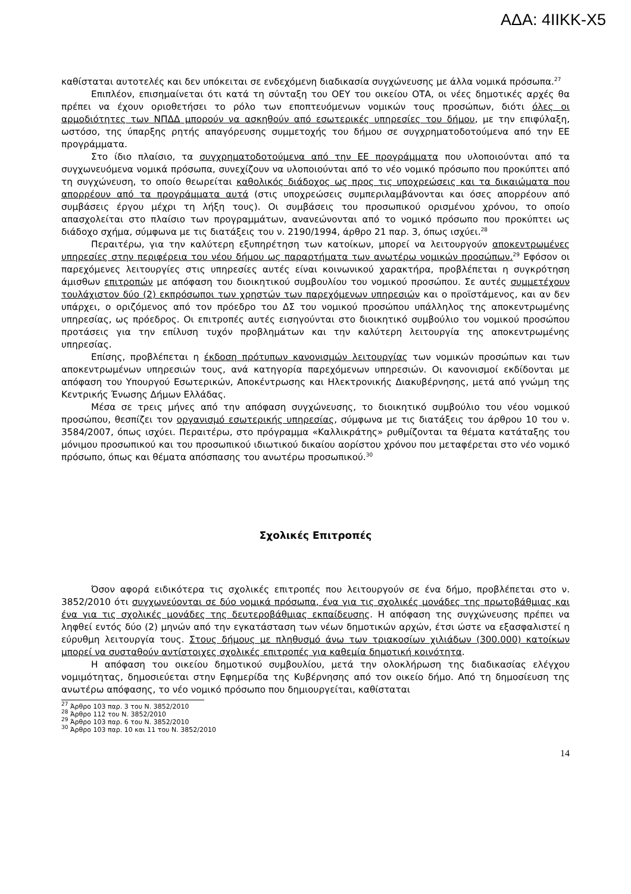ΑΔΑ: 4ΙΙΚΚ-Χ5
καθίσταται αυτοτελές και δεν υπόκειται σε ενδεχόμενη διαδικασία συγχώνευσης με άλλα νομικά πρόσωπα.<sup>27</sup>
Επιπλέον, επισημαίνεται ότι κατά τη σύνταξη του ΟΕΥ του οικείου ΟΤΑ, οι νέες δημοτικές αρχές θα πρέπει να έχουν οριοθετήσει το ρόλο των εποπτευόμενων νομικών τους προσώπων, διότι όλες οι αρμοδιότητες των ΝΠΔΔ μπορούν να ασκηθούν από εσωτερικές υπηρεσίες του δήμου, με την επιφύλαξη, ωστόσο, της ύπαρξης ρητής απαγόρευσης συμμετοχής του δήμου σε συγχρηματοδοτούμενα από την ΕΕ προγράμματα.
Στο ίδιο πλαίσιο, τα συγχρηματοδοτούμενα από την ΕΕ προγράμματα που υλοποιούνται από τα συγχωνευόμενα νομικά πρόσωπα, συνεχίζουν να υλοποιούνται από το νέο νομικό πρόσωπο που προκύπτει από τη συγχώνευση, το οποίο θεωρείται καθολικός διάδοχος ως προς τις υποχρεώσεις και τα δικαιώματα που απορρέουν από τα προγράμματα αυτά (στις υποχρεώσεις συμπεριλαμβάνονται και όσες απορρέουν από συμβάσεις έργου μέχρι τη λήξη τους). Οι συμβάσεις του προσωπικού ορισμένου χρόνου, το οποίο απασχολείται στο πλαίσιο των προγραμμάτων, ανανεώνονται από το νομικό πρόσωπο που προκύπτει ως διάδοχο σχήμα, σύμφωνα με τις διατάξεις του ν. 2190/1994, άρθρο 21 παρ. 3, όπως ισχύει.<sup>28</sup>
Περαιτέρω, για την καλύτερη εξυπηρέτηση των κατοίκων, μπορεί να λειτουργούν αποκεντρωμένες υπηρεσίες στην περιφέρεια του νέου δήμου ως παραρτήματα των ανωτέρω νομικών προσώπων.<sup>29</sup> Εφόσον οι παρεχόμενες λειτουργίες στις υπηρεσίες αυτές είναι κοινωνικού χαρακτήρα, προβλέπεται η συγκρότηση άμισθων επιτροπών με απόφαση του διοικητικού συμβουλίου του νομικού προσώπου. Σε αυτές συμμετέχουν τουλάχιστον δύο (2) εκπρόσωποι των χρηστών των παρεχόμενων υπηρεσιών και ο προϊστάμενος, και αν δεν υπάρχει, ο οριζόμενος από τον πρόεδρο του ΔΣ του νομικού προσώπου υπάλληλος της αποκεντρωμένης υπηρεσίας, ως πρόεδρος. Οι επιτροπές αυτές εισηγούνται στο διοικητικό συμβούλιο του νομικού προσώπου προτάσεις για την επίλυση τυχόν προβλημάτων και την καλύτερη λειτουργία της αποκεντρωμένης υπηρεσίας.
Επίσης, προβλέπεται η έκδοση πρότυπων κανονισμών λειτουργίας των νομικών προσώπων και των αποκεντρωμένων υπηρεσιών τους, ανά κατηγορία παρεχόμενων υπηρεσιών. Οι κανονισμοί εκδίδονται με απόφαση του Υπουργού Εσωτερικών, Αποκέντρωσης και Ηλεκτρονικής Διακυβέρνησης, μετά από γνώμη της Κεντρικής Ένωσης Δήμων Ελλάδας.
Μέσα σε τρεις μήνες από την απόφαση συγχώνευσης, το διοικητικό συμβούλιο του νέου νομικού προσώπου, θεσπίζει τον οργανισμό εσωτερικής υπηρεσίας, σύμφωνα με τις διατάξεις του άρθρου 10 του ν. 3584/2007, όπως ισχύει. Περαιτέρω, στο πρόγραμμα «Καλλικράτης» ρυθμίζονται τα θέματα κατάταξης του μόνιμου προσωπικού και του προσωπικού ιδιωτικού δικαίου αορίστου χρόνου που μεταφέρεται στο νέο νομικό πρόσωπο, όπως και θέματα απόσπασης του ανωτέρω προσωπικού.<sup>30</sup>
Σχολικές Επιτροπές
Όσον αφορά ειδικότερα τις σχολικές επιτροπές που λειτουργούν σε ένα δήμο, προβλέπεται στο ν. 3852/2010 ότι συγχωνεύονται σε δύο νομικά πρόσωπα, ένα για τις σχολικές μονάδες της πρωτοβάθμιας και ένα για τις σχολικές μονάδες της δευτεροβάθμιας εκπαίδευσης. Η απόφαση της συγχώνευσης πρέπει να ληφθεί εντός δύο (2) μηνών από την εγκατάσταση των νέων δημοτικών αρχών, έτσι ώστε να εξασφαλιστεί η εύρυθμη λειτουργία τους. Στους δήμους με πληθυσμό άνω των τριακοσίων χιλιάδων (300.000) κατοίκων μπορεί να συσταθούν αντίστοιχες σχολικές επιτροπές για καθεμία δημοτική κοινότητα.
Η απόφαση του οικείου δημοτικού συμβουλίου, μετά την ολοκλήρωση της διαδικασίας ελέγχου νομιμότητας, δημοσιεύεται στην Εφημερίδα της Κυβέρνησης από τον οικείο δήμο. Από τη δημοσίευση της ανωτέρω απόφασης, το νέο νομικό πρόσωπο που δημιουργείται, καθίσταται
<sup>27</sup> Άρθρο 103 παρ. 3 του Ν. 3852/2010
<sup>28</sup> Άρθρο 112 του Ν. 3852/2010
<sup>29</sup> Άρθρο 103 παρ. 6 του Ν. 3852/2010
<sup>30</sup> Άρθρο 103 παρ. 10 και 11 του Ν. 3852/2010
14